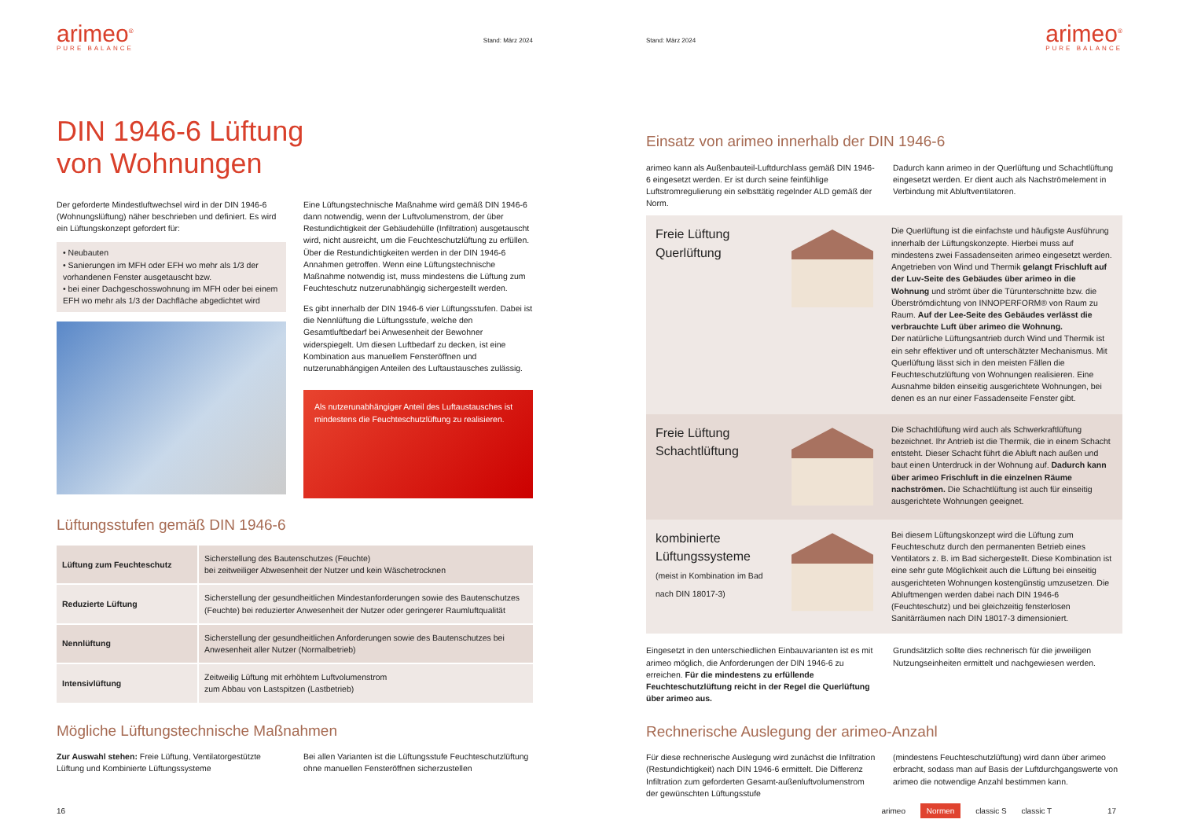arimeo<sup>®</sup>
PURE BALANCE
Stand: März 2024
DIN 1946-6 Lüftung
von Wohnungen
Der geforderte Mindestluftwechsel wird in der DIN 1946-6 (Wohnungslüftung) näher beschrieben und definiert. Es wird ein Lüftungskonzept gefordert für:
• Neubauten
• Sanierungen im MFH oder EFH wo mehr als 1/3 der vorhandenen Fenster ausgetauscht bzw.
• bei einer Dachgeschosswohnung im MFH oder bei einem EFH wo mehr als 1/3 der Dachfläche abgedichtet wird
Eine Lüftungstechnische Maßnahme wird gemäß DIN 1946-6 dann notwendig, wenn der Luftvolumenstrom, der über Restundichtigkeit der Gebäudehülle (Infiltration) ausgetauscht wird, nicht ausreicht, um die Feuchteschutzlüftung zu erfüllen. Über die Restundichtigkeiten werden in der DIN 1946-6 Annahmen getroffen. Wenn eine Lüftungstechnische Maßnahme notwendig ist, muss mindestens die Lüftung zum Feuchteschutz nutzerunabhängig sichergestellt werden.
Es gibt innerhalb der DIN 1946-6 vier Lüftungsstufen. Dabei ist die Nennlüftung die Lüftungsstufe, welche den Gesamtluftbedarf bei Anwesenheit der Bewohner widerspiegelt. Um diesen Luftbedarf zu decken, ist eine Kombination aus manuellem Fensteröffnen und nutzerunabhängigen Anteilen des Luftaustausches zulässig.
Als nutzerunabhängiger Anteil des Luftaustausches ist mindestens die Feuchteschutzlüftung zu realisieren.
Lüftungsstufen gemäß DIN 1946-6
| Lüftung zum Feuchteschutz | Sicherstellung des Bautenschutzes (Feuchte) bei zeitweiliger Abwesenheit der Nutzer und kein Wäschetrocknen |
| Reduzierte Lüftung | Sicherstellung der gesundheitlichen Mindestanforderungen sowie des Bautenschutzes (Feuchte) bei reduzierter Anwesenheit der Nutzer oder geringerer Raumluftqualität |
| Nennlüftung | Sicherstellung der gesundheitlichen Anforderungen sowie des Bautenschutzes bei Anwesenheit aller Nutzer (Normalbetrieb) |
| Intensivlüftung | Zeitweilig Lüftung mit erhöhtem Luftvolumenstrom zum Abbau von Lastspitzen (Lastbetrieb) |
Mögliche Lüftungstechnische Maßnahmen
Zur Auswahl stehen: Freie Lüftung, Ventilatorgestützte Lüftung und Kombinierte Lüftungssysteme
Bei allen Varianten ist die Lüftungsstufe Feuchteschutzlüftung ohne manuellen Fensteröffnen sicherzustellen
16
Stand: März 2024
arimeo<sup>®</sup>
PURE BALANCE
Einsatz von arimeo innerhalb der DIN 1946-6
arimeo kann als Außenbauteil-Luftdurchlass gemäß DIN 1946-6 eingesetzt werden. Er ist durch seine feinfühlige Luftstromregulierung ein selbsttätig regelnder ALD gemäß der Norm.
Dadurch kann arimeo in der Querlüftung und Schachtlüftung eingesetzt werden. Er dient auch als Nachströmelement in Verbindung mit Abluftventilatoren.
Freie Lüftung
Querlüftung
Die Querlüftung ist die einfachste und häufigste Ausführung innerhalb der Lüftungskonzepte. Hierbei muss auf mindestens zwei Fassadenseiten arimeo eingesetzt werden. Angetrieben von Wind und Thermik gelangt Frischluft auf der Luv-Seite des Gebäudes über arimeo in die Wohnung und strömt über die Türunterschnitte bzw. die Überströmdichtung von INNOPERFORM® von Raum zu Raum. Auf der Lee-Seite des Gebäudes verlässt die verbrauchte Luft über arimeo die Wohnung.
Der natürliche Lüftungsantrieb durch Wind und Thermik ist ein sehr effektiver und oft unterschätzter Mechanismus. Mit Querlüftung lässt sich in den meisten Fällen die Feuchteschutzlüftung von Wohnungen realisieren. Eine Ausnahme bilden einseitig ausgerichtete Wohnungen, bei denen es an nur einer Fassadenseite Fenster gibt.
Freie Lüftung
Schachtlüftung
Die Schachtlüftung wird auch als Schwerkraftlüftung bezeichnet. Ihr Antrieb ist die Thermik, die in einem Schacht entsteht. Dieser Schacht führt die Abluft nach außen und baut einen Unterdruck in der Wohnung auf. Dadurch kann über arimeo Frischluft in die einzelnen Räume nachströmen. Die Schachtlüftung ist auch für einseitig ausgerichtete Wohnungen geeignet.
kombinierte Lüftungssysteme
(meist in Kombination im Bad nach DIN 18017-3)
Bei diesem Lüftungskonzept wird die Lüftung zum Feuchteschutz durch den permanenten Betrieb eines Ventilators z. B. im Bad sichergestellt. Diese Kombination ist eine sehr gute Möglichkeit auch die Lüftung bei einseitig ausgerichteten Wohnungen kostengünstig umzusetzen. Die Abluftmengen werden dabei nach DIN 1946-6 (Feuchteschutz) und bei gleichzeitig fensterlosen Sanitärräumen nach DIN 18017-3 dimensioniert.
Eingesetzt in den unterschiedlichen Einbauvarianten ist es mit arimeo möglich, die Anforderungen der DIN 1946-6 zu erreichen. Für die mindestens zu erfüllende Feuchteschutzlüftung reicht in der Regel die Querlüftung über arimeo aus.
Grundsätzlich sollte dies rechnerisch für die jeweiligen Nutzungseinheiten ermittelt und nachgewiesen werden.
Rechnerische Auslegung der arimeo-Anzahl
Für diese rechnerische Auslegung wird zunächst die Infiltration (Restundichtigkeit) nach DIN 1946-6 ermittelt. Die Differenz Infiltration zum geforderten Gesamt-außenluftvolumenstrom der gewünschten Lüftungsstufe
(mindestens Feuchteschutzlüftung) wird dann über arimeo erbracht, sodass man auf Basis der Luftdurchgangswerte von arimeo die notwendige Anzahl bestimmen kann.
arimeo Normen classic S classic T 17